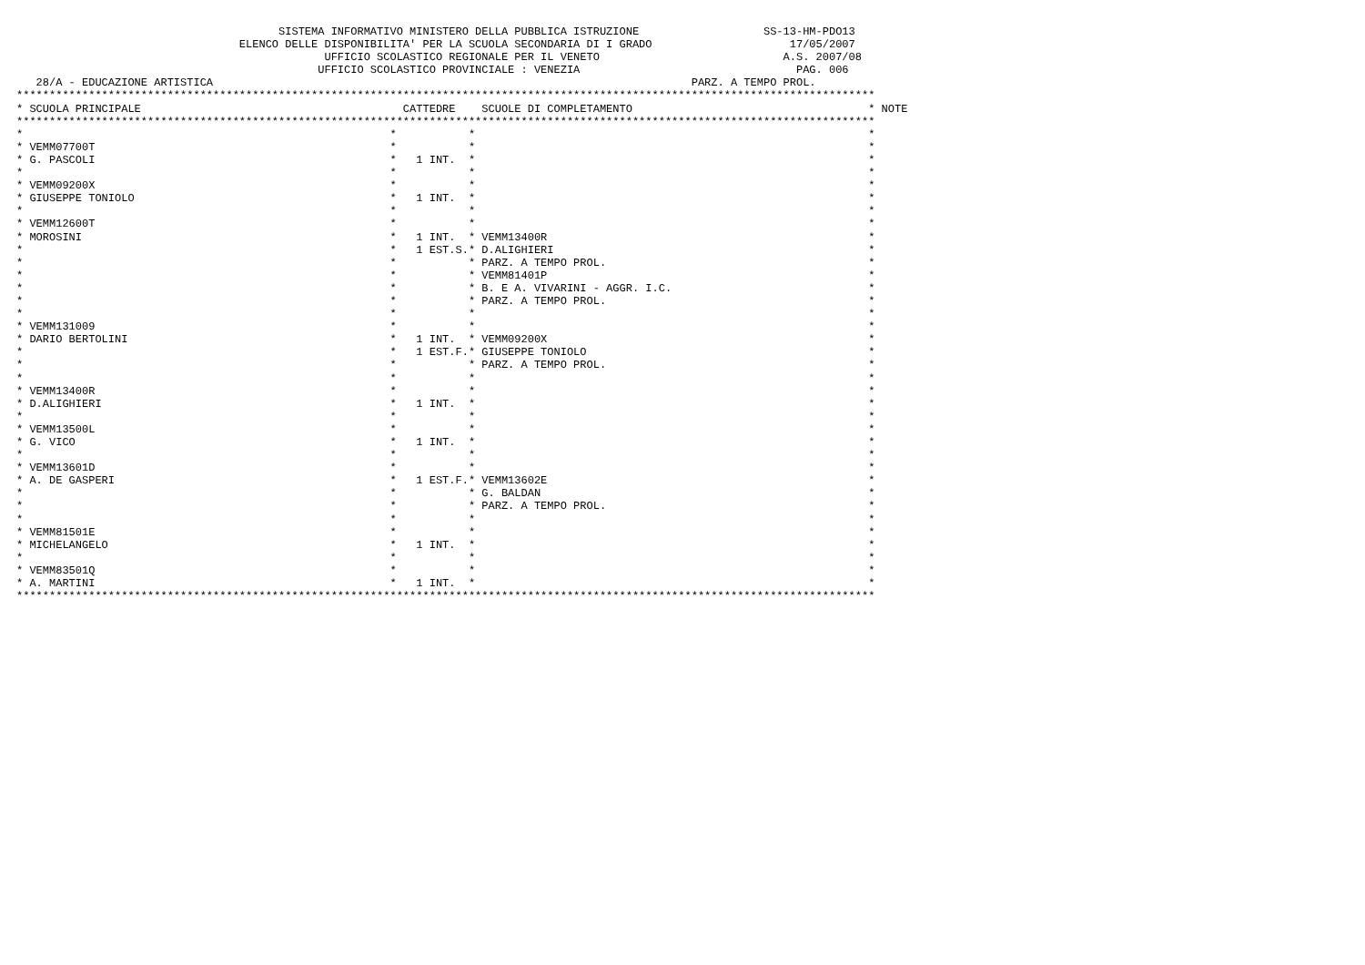SISTEMA INFORMATIVO MINISTERO DELLA PUBBLICA ISTRUZIONE                   SS-13-HM-PDO13
                                  ELENCO DELLE DISPONIBILITA' PER LA SCUOLA SECONDARIA DI I GRADO                     17/05/2007
                                               UFFICIO SCOLASTICO REGIONALE PER IL VENETO                            A.S. 2007/08
                                              UFFICIO SCOLASTICO PROVINCIALE : VENEZIA                                 PAG. 006
   28/A - EDUCAZIONE ARTISTICA                                                                         PARZ. A TEMPO PROL.
***********************************************************************************************************************************
* SCUOLA PRINCIPALE                                        CATTEDRE    SCUOLE DI COMPLETAMENTO                                    * NOTE
***********************************************************************************************************************************
*                                                        *           *                                                            *
* VEMM07700T                                             *           *                                                            *
* G. PASCOLI                                             *   1 INT.  *                                                            *
*                                                        *           *                                                            *
* VEMM09200X                                             *           *                                                            *
* GIUSEPPE TONIOLO                                       *   1 INT.  *                                                            *
*                                                        *           *                                                            *
* VEMM12600T                                             *           *                                                            *
* MOROSINI                                               *   1 INT.  * VEMM13400R                                                 *
*                                                        *   1 EST.S.* D.ALIGHIERI                                                *
*                                                        *           * PARZ. A TEMPO PROL.                                        *
*                                                        *           * VEMM81401P                                                 *
*                                                        *           * B. E A. VIVARINI - AGGR. I.C.                              *
*                                                        *           * PARZ. A TEMPO PROL.                                        *
*                                                        *           *                                                            *
* VEMM131009                                             *           *                                                            *
* DARIO BERTOLINI                                        *   1 INT.  * VEMM09200X                                                 *
*                                                        *   1 EST.F.* GIUSEPPE TONIOLO                                           *
*                                                        *           * PARZ. A TEMPO PROL.                                        *
*                                                        *           *                                                            *
* VEMM13400R                                             *           *                                                            *
* D.ALIGHIERI                                            *   1 INT.  *                                                            *
*                                                        *           *                                                            *
* VEMM13500L                                             *           *                                                            *
* G. VICO                                                *   1 INT.  *                                                            *
*                                                        *           *                                                            *
* VEMM13601D                                             *           *                                                            *
* A. DE GASPERI                                          *   1 EST.F.* VEMM13602E                                                 *
*                                                        *           * G. BALDAN                                                  *
*                                                        *           * PARZ. A TEMPO PROL.                                        *
*                                                        *           *                                                            *
* VEMM81501E                                             *           *                                                            *
* MICHELANGELO                                           *   1 INT.  *                                                            *
*                                                        *           *                                                            *
* VEMM83501Q                                             *           *                                                            *
* A. MARTINI                                             *   1 INT.  *                                                            *
***********************************************************************************************************************************